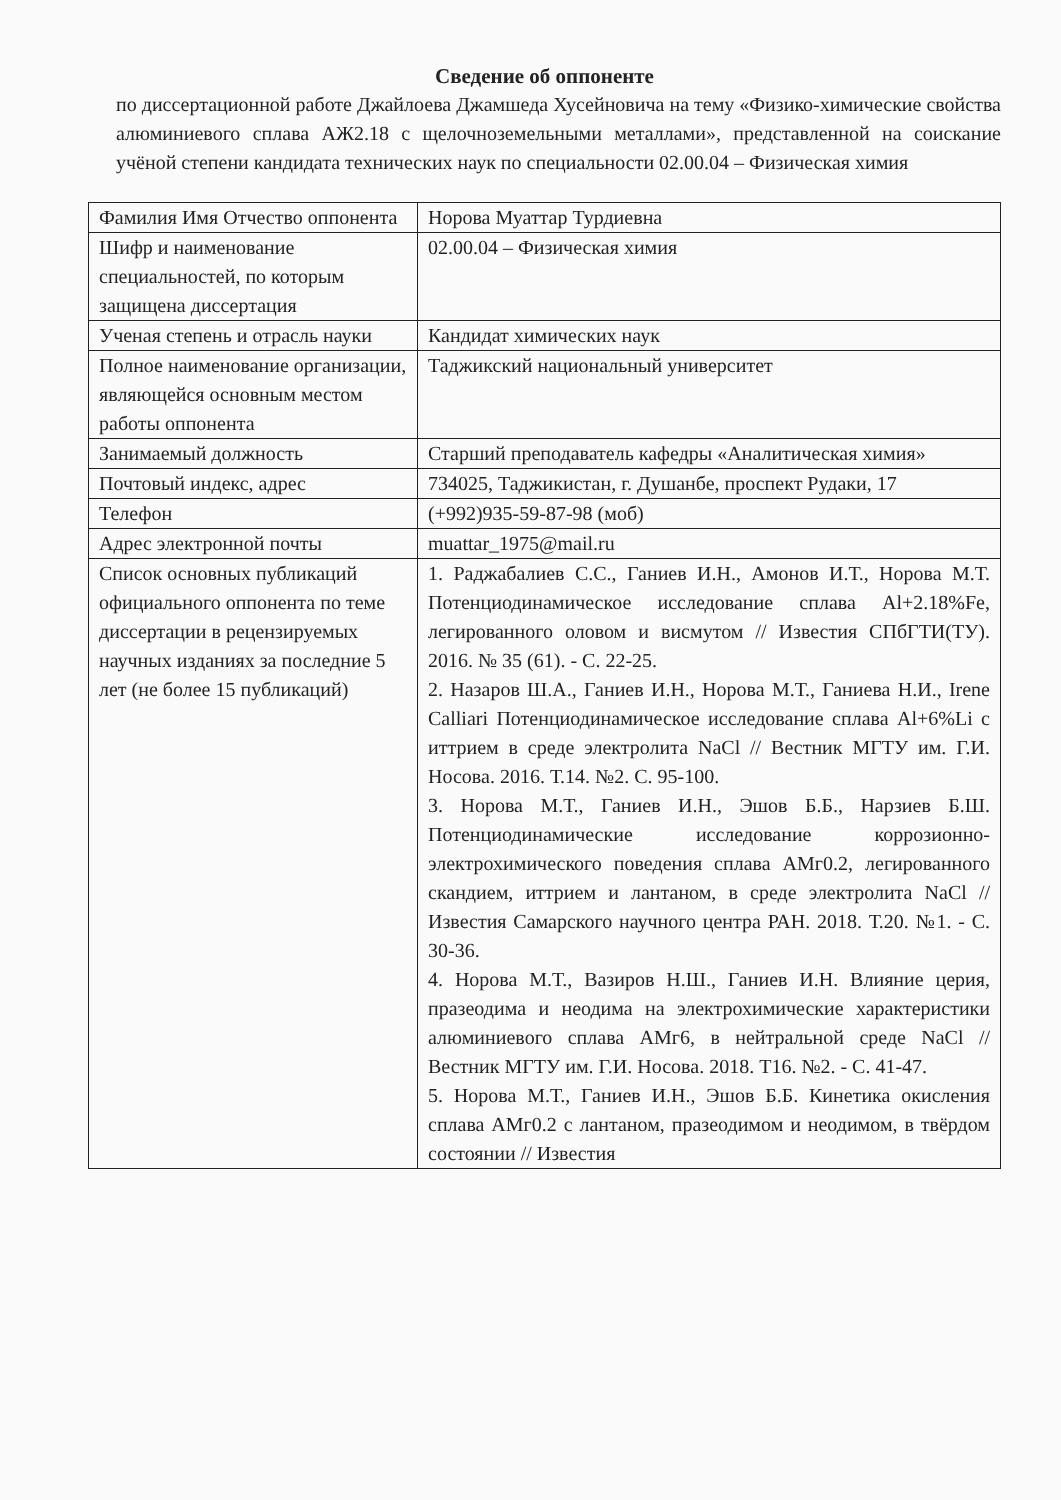Сведение об оппоненте
по диссертационной работе Джайлоева Джамшеда Хусейновича на тему «Физико-химические свойства алюминиевого сплава АЖ2.18 с щелочноземельными металлами», представленной на соискание учёной степени кандидата технических наук по специальности 02.00.04 – Физическая химия
| Фамилия Имя Отчество оппонента | Норова Муаттар Турдиевна |
| Шифр и наименование специальностей, по которым защищена диссертация | 02.00.04 – Физическая химия |
| Ученая степень и отрасль науки | Кандидат химических наук |
| Полное наименование организации, являющейся основным местом работы оппонента | Таджикский национальный университет |
| Занимаемый должность | Старший преподаватель кафедры «Аналитическая химия» |
| Почтовый индекс, адрес | 734025, Таджикистан, г. Душанбе, проспект Рудаки, 17 |
| Телефон | (+992)935-59-87-98 (моб) |
| Адрес электронной почты | muattar_1975@mail.ru |
| Список основных публикаций официального оппонента по теме диссертации в рецензируемых научных изданиях за последние 5 лет (не более 15 публикаций) | 1. Раджабалиев С.С., Ганиев И.Н., Амонов И.Т., Норова М.Т. Потенциодинамическое исследование сплава Al+2.18%Fe, легированного оловом и висмутом // Известия СПбГТИ(ТУ). 2016. № 35 (61). - С. 22-25. 2. Назаров Ш.А., Ганиев И.Н., Норова М.Т., Ганиева Н.И., Irene Calliari Потенциодинамическое исследование сплава Al+6%Li с иттрием в среде электролита NaCl // Вестник МГТУ им. Г.И. Носова. 2016. Т.14. №2. С. 95-100. 3. Норова М.Т., Ганиев И.Н., Эшов Б.Б., Нарзиев Б.Ш. Потенциодинамические исследование коррозионно-электрохимического поведения сплава АМг0.2, легированного скандием, иттрием и лантаном, в среде электролита NaCl // Известия Самарского научного центра РАН. 2018. Т.20. №1. - С. 30-36. 4. Норова М.Т., Вазиров Н.Ш., Ганиев И.Н. Влияние церия, празеодима и неодима на электрохимические характеристики алюминиевого сплава АМг6, в нейтральной среде NaCl // Вестник МГТУ им. Г.И. Носова. 2018. Т16. №2. - С. 41-47. 5. Норова М.Т., Ганиев И.Н., Эшов Б.Б. Кинетика окисления сплава АМг0.2 с лантаном, празеодимом и неодимом, в твёрдом состоянии // Известия |